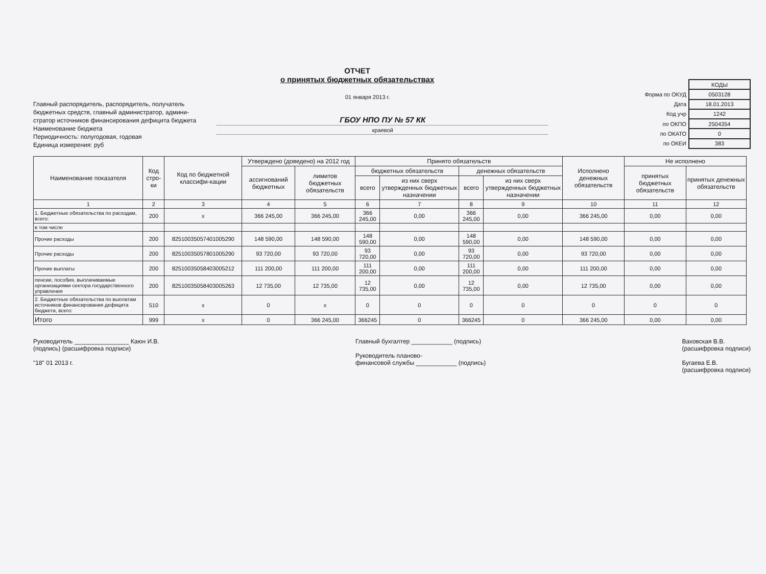ОТЧЕТ
о принятых бюджетных обязательствах
01 января 2013 г.
Главный распорядитель, распорядитель, получатель
бюджетных средств, главный администратор, админи-
стратор источников финансирования дефицита бюджета
Наименование бюджета
Периодичность: полугодовая, годовая
Единица измерения: руб
ГБОУ НПО ПУ № 57 КК
краевой
| | КОДЫ |
| Форма по ОКУД | 0503128 |
| Дата | 18.01.2013 |
| Код учр | 1242 |
| по ОКПО | 2504354 |
| по ОКАТО | 0 |
| по ОКЕИ | 383 |
| Наименование показателя | Код стро- ки | Код по бюджетной классифи-кации | Утверждено (доведено) на 2012 год | | Принято обязательств | | | | Исполнено денежных обязательств | Не исполнено | |
| --- | --- | --- | --- | --- | --- | --- | --- | --- | --- | --- | --- |
| | | | ассигнований бюджетных | лимитов бюджетных обязательств | бюджетных обязательств | | денежных обязательств | | | принятых бюджетных обязательств | принятых денежных обязательств |
| | | | | | всего | из них сверх утвержденных бюджетных назначении | всего | из них сверх утвержденных бюджетных назначении | | | |
| 1 | 2 | 3 | 4 | 5 | 6 | 7 | 8 | 9 | 10 | 11 | 12 |
| 1. Бюджетные обязательства по расходам, всего: | 200 | x | 366 245,00 | 366 245,00 | 366 245,00 | 0,00 | 366 245,00 | 0,00 | 366 245,00 | 0,00 | 0,00 |
| в том числе | | | | | | | | | | | |
| Прочие расходы | 200 | 82510035057401005290 | 148 590,00 | 148 590,00 | 148 590,00 | 0,00 | 148 590,00 | 0,00 | 148 590,00 | 0,00 | 0,00 |
| Прочие расходы | 200 | 82510035057801005290 | 93 720,00 | 93 720,00 | 93 720,00 | 0,00 | 93 720,00 | 0,00 | 93 720,00 | 0,00 | 0,00 |
| Прочие выплаты | 200 | 82510035058403005212 | 111 200,00 | 111 200,00 | 111 200,00 | 0,00 | 111 200,00 | 0,00 | 111 200,00 | 0,00 | 0,00 |
| пенсии, пособия, выплачиваемые организациями сектора государственного управления | 200 | 82510035058403005263 | 12 735,00 | 12 735,00 | 12 735,00 | 0,00 | 12 735,00 | 0,00 | 12 735,00 | 0,00 | 0,00 |
| 2. Бюджетные обязательства по выплатам источников финансирования дефицита бюджета, всего: | 510 | x | 0 | x | 0 | 0 | 0 | 0 | 0 | 0 | 0 |
| Итого | 999 | x | 0 | 366 245,00 | 366245 | 0 | 366245 | 0 | 366 245,00 | 0,00 | 0,00 |
Руководитель ________________ Каюн И.В.
(подпись) (расшифровка подписи)
"18" 01 2013 г.
Главный бухгалтер ____________ (подпись)
Руководитель планово-
финансовой службы ____________ (подпись)
Ваховская В.В.
(расшифровка подписи)
Бугаева Е.В.
(расшифровка подписи)